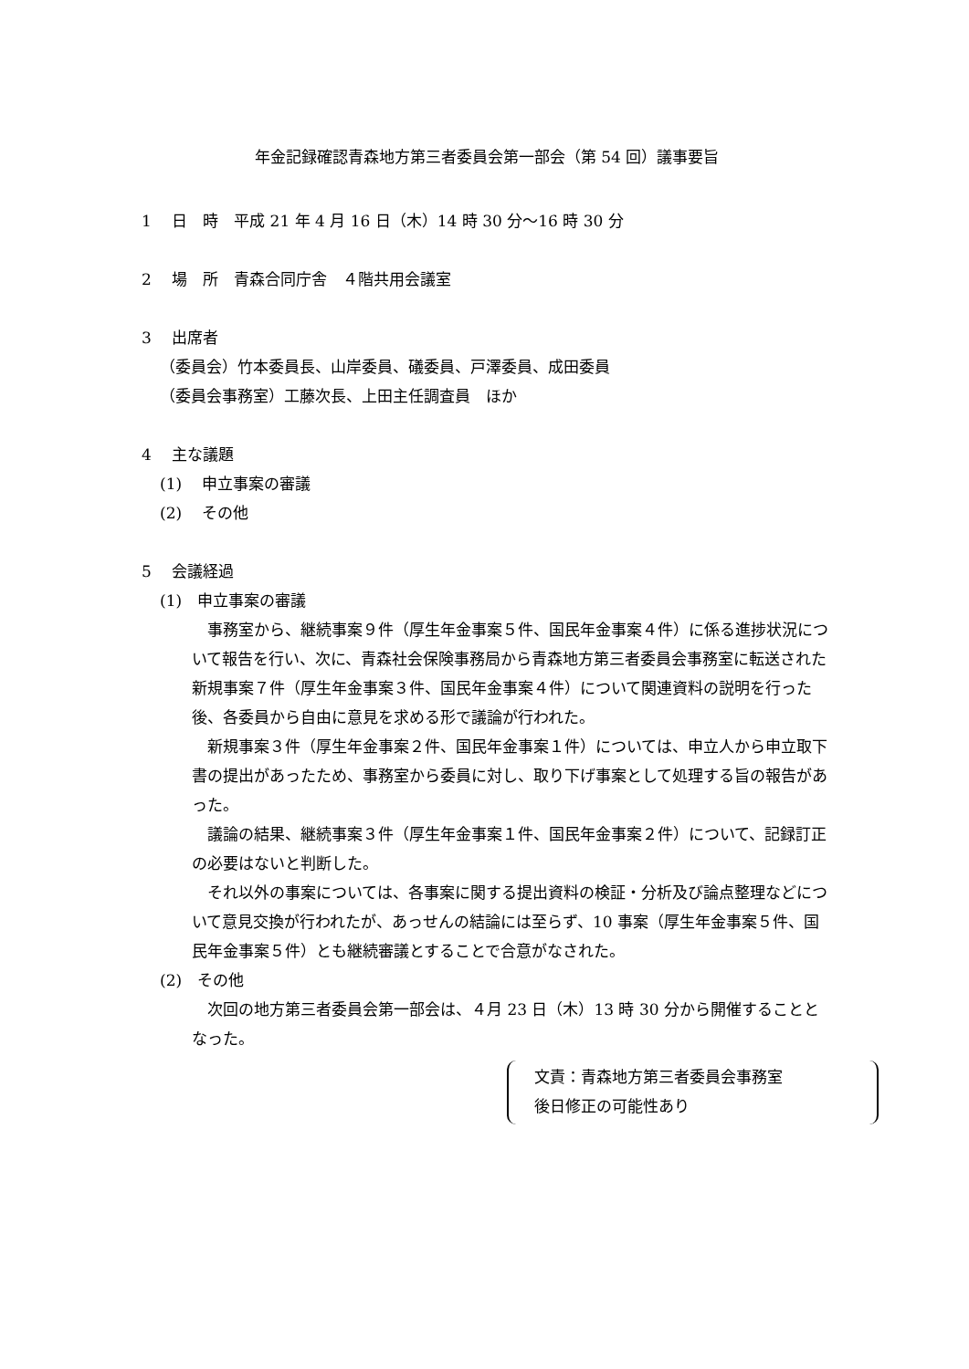年金記録確認青森地方第三者委員会第一部会（第 54 回）議事要旨
1　 日　時　平成 21 年 4 月 16 日（木）14 時 30 分～16 時 30 分
2　 場　所　青森合同庁舎　４階共用会議室
3　 出席者
（委員会）竹本委員長、山岸委員、礒委員、戸澤委員、成田委員
（委員会事務室）工藤次長、上田主任調査員　ほか
4　 主な議題
(1)　 申立事案の審議
(2)　 その他
5　 会議経過
(1)　申立事案の審議
事務室から、継続事案９件（厚生年金事案５件、国民年金事案４件）に係る進捗状況について報告を行い、次に、青森社会保険事務局から青森地方第三者委員会事務室に転送された新規事案７件（厚生年金事案３件、国民年金事案４件）について関連資料の説明を行った後、各委員から自由に意見を求める形で議論が行われた。
新規事案３件（厚生年金事案２件、国民年金事案１件）については、申立人から申立取下書の提出があったため、事務室から委員に対し、取り下げ事案として処理する旨の報告があった。
議論の結果、継続事案３件（厚生年金事案１件、国民年金事案２件）について、記録訂正の必要はないと判断した。
それ以外の事案については、各事案に関する提出資料の検証・分析及び論点整理などについて意見交換が行われたが、あっせんの結論には至らず、10 事案（厚生年金事案５件、国民年金事案５件）とも継続審議とすることで合意がなされた。
(2)　その他
次回の地方第三者委員会第一部会は、４月 23 日（木）13 時 30 分から開催することとなった。
文責：青森地方第三者委員会事務室
後日修正の可能性あり